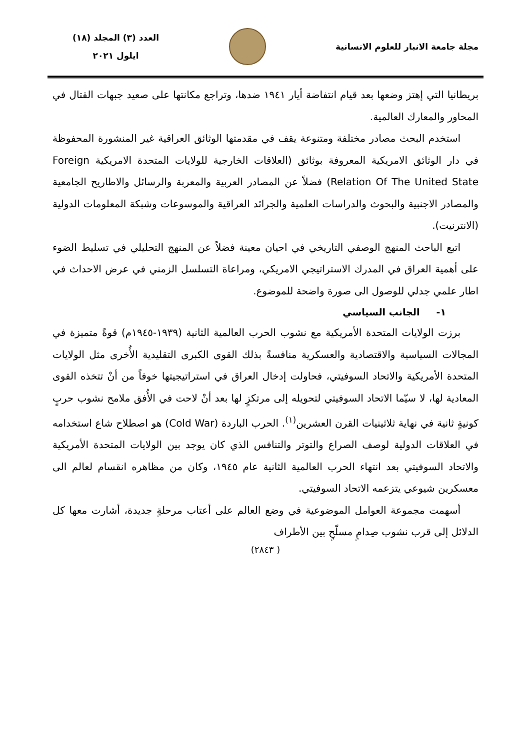مجلة جامعة الانبار للعلوم الانسانية
العدد (٣) المجلد (١٨)
ايلول ٢٠٢١
بريطانيا التي إهتز وضعها بعد قيام انتفاضة أيار ١٩٤١ ضدها، وتراجع مكانتها على صعيد جبهات القتال في المحاور والمعارك العالمية.
استخدم البحث مصادر مختلفة ومتنوعة يقف في مقدمتها الوثائق العراقية غير المنشورة المحفوظة في دار الوثائق الامريكية المعروفة بوثائق (العلاقات الخارجية للولايات المتحدة الامريكية Foreign Relation Of The United State) فضلاً عن المصادر العربية والمعربة والرسائل والاطاريح الجامعية والمصادر الاجنبية والبحوث والدراسات العلمية والجرائد العراقية والموسوعات وشبكة المعلومات الدولية (الانترنيت).
اتبع الباحث المنهج الوصفي التاريخي في احيان معينة فضلاً عن المنهج التحليلي في تسليط الضوء على أهمية العراق في المدرك الاستراتيجي الامريكي، ومراعاة التسلسل الزمني في عرض الاحداث في اطار علمي جدلي للوصول الى صورة واضحة للموضوع.
١- الجانب السياسي
برزت الولايات المتحدة الأمريكية مع نشوب الحرب العالمية الثانية (١٩٣٩-١٩٤٥م) قوةً متميزة في المجالات السياسية والاقتصادية والعسكرية منافسةً بذلك القوى الكبرى التقليدية الأُخرى مثل الولايات المتحدة الأمريكية والاتحاد السوفيتي، فحاولت إدخال العراق في استراتيجيتها خوفاً من أنْ تتخذه القوى المعادية لها، لا سيّما الاتحاد السوفيتي لتحويله إلى مرتكزٍ لها بعد أنْ لاحت في الأُفق ملامح نشوب حربٍ كونيةٍ ثانية في نهاية ثلاثينيات القرن العشرين<sup>(١)</sup>. الحرب الباردة (Cold War) هو اصطلاح شاع استخدامه في العلاقات الدولية لوصف الصراع والتوتر والتنافس الذي كان يوجد بين الولايات المتحدة الأمريكية والاتحاد السوفيتي بعد انتهاء الحرب العالمية الثانية عام ١٩٤٥، وكان من مظاهره انقسام لعالم الى معسكرين شيوعي يتزعمه الاتحاد السوفيتي.
أسهمت مجموعة العوامل الموضوعية في وضع العالم على أعتاب مرحلةٍ جديدة، أشارت معها كل الدلائل إلى قرب نشوب صِدامٍ مسلّحٍ بين الأطراف
( ٢٨٤٣)